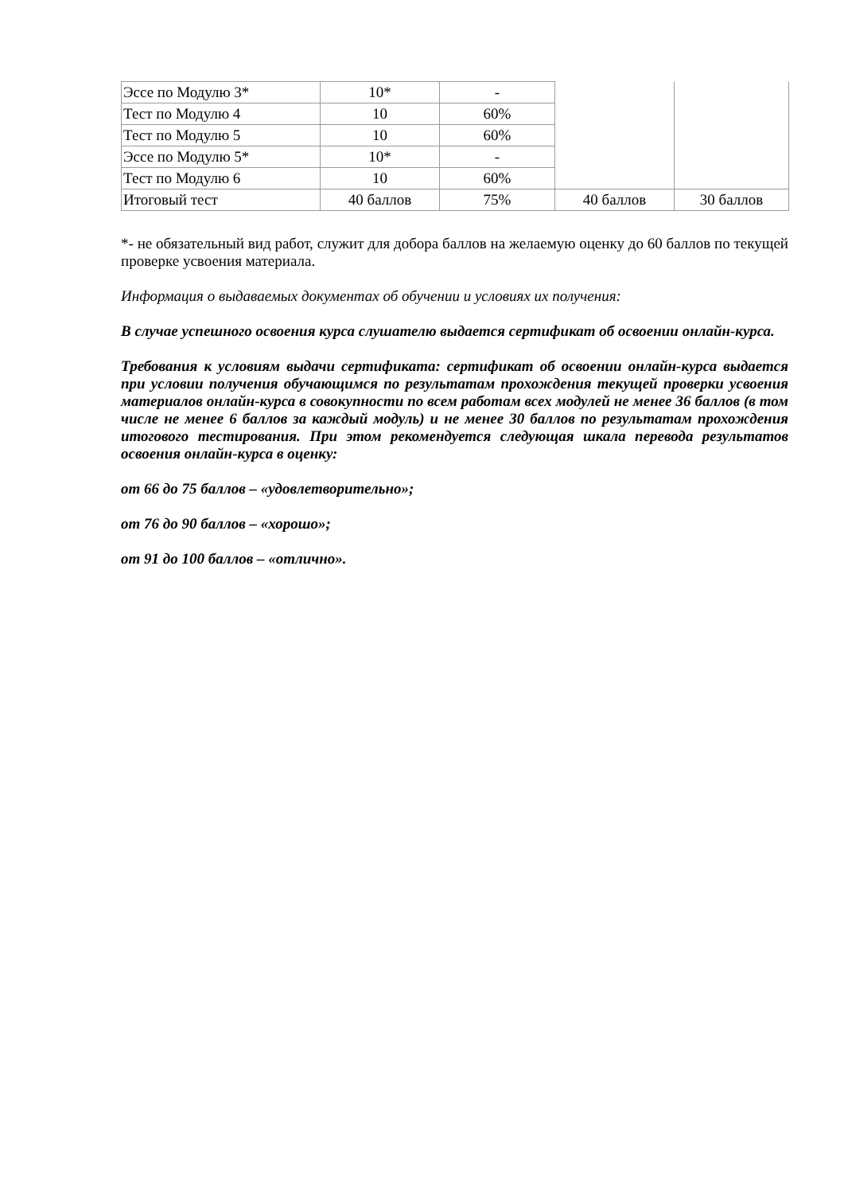| Эссе по Модулю 3* | 10* | - | | |
| Тест по Модулю 4 | 10 | 60% | | |
| Тест по Модулю 5 | 10 | 60% | | |
| Эссе по Модулю 5* | 10* | - | | |
| Тест по Модулю 6 | 10 | 60% | | |
| Итоговый тест | 40 баллов | 75% | 40 баллов | 30 баллов |
*- не обязательный вид работ, служит для добора баллов на желаемую оценку до 60 баллов по текущей проверке усвоения материала.
Информация о выдаваемых документах об обучении и условиях их получения:
В случае успешного освоения курса слушателю выдается сертификат об освоении онлайн-курса.
Требования к условиям выдачи сертификата: сертификат об освоении онлайн-курса выдается при условии получения обучающимся по результатам прохождения текущей проверки усвоения материалов онлайн-курса в совокупности по всем работам всех модулей не менее 36 баллов (в том числе не менее 6 баллов за каждый модуль) и не менее 30 баллов по результатам прохождения итогового тестирования. При этом рекомендуется следующая шкала перевода результатов освоения онлайн-курса в оценку:
от 66 до 75 баллов – «удовлетворительно»;
от 76 до 90 баллов – «хорошо»;
от 91 до 100 баллов – «отлично».